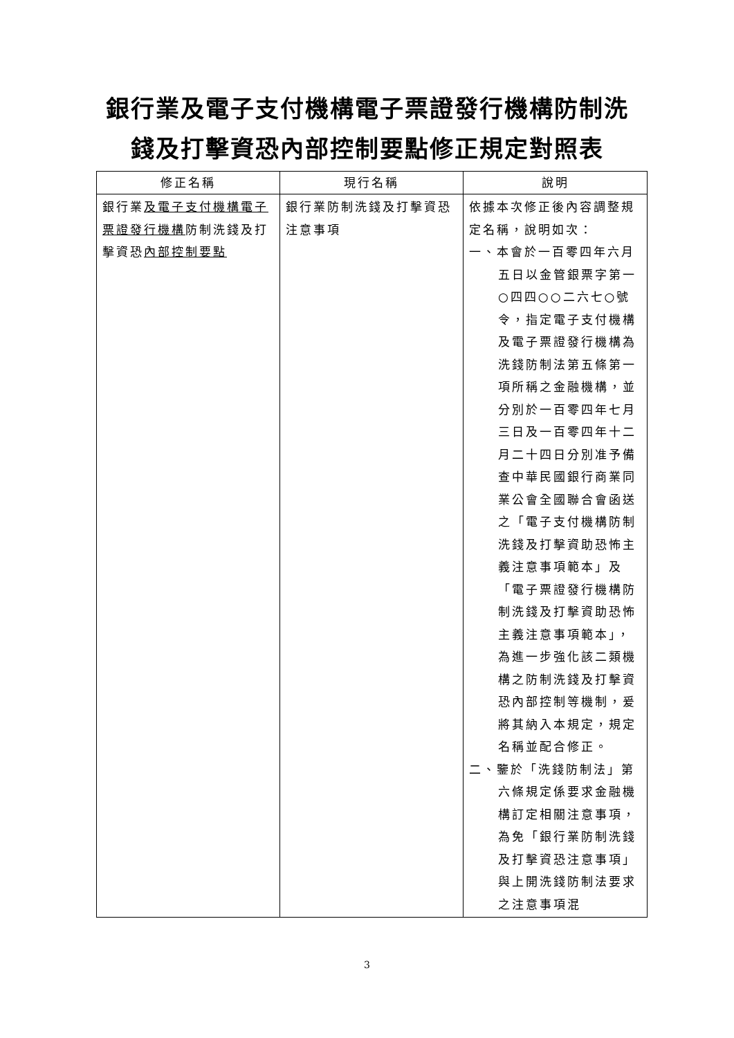銀行業及電子支付機構電子票證發行機構防制洗
錢及打擊資恐內部控制要點修正規定對照表
| 修正名稱 | 現行名稱 | 說明 |
| --- | --- | --- |
| 銀行業 及電子支付機構電子票證發行機構 防制洗錢及打擊資恐 內部控制要點 | 銀行業防制洗錢及打擊資恐注意事項 | 依據本次修正後內容調整規定名稱，說明如次： 一、本會於一百零四年六月五日以金管銀票字第一○四四○○二六七○號令，指定電子支付機構及電子票證發行機構為洗錢防制法第五條第一項所稱之金融機構，並分別於一百零四年七月三日及一百零四年十二月二十四日分別准予備查中華民國銀行商業同業公會全國聯合會函送之「電子支付機構防制洗錢及打擊資助恐怖主義注意事項範本」及「電子票證發行機構防制洗錢及打擊資助恐怖主義注意事項範本」，為進一步強化該二類機構之防制洗錢及打擊資恐內部控制等機制，爰將其納入本規定，規定名稱並配合修正。 二、鑒於「洗錢防制法」第六條規定係要求金融機構訂定相關注意事項，為免「銀行業防制洗錢及打擊資恐注意事項」與上開洗錢防制法要求之注意事項混 |
3